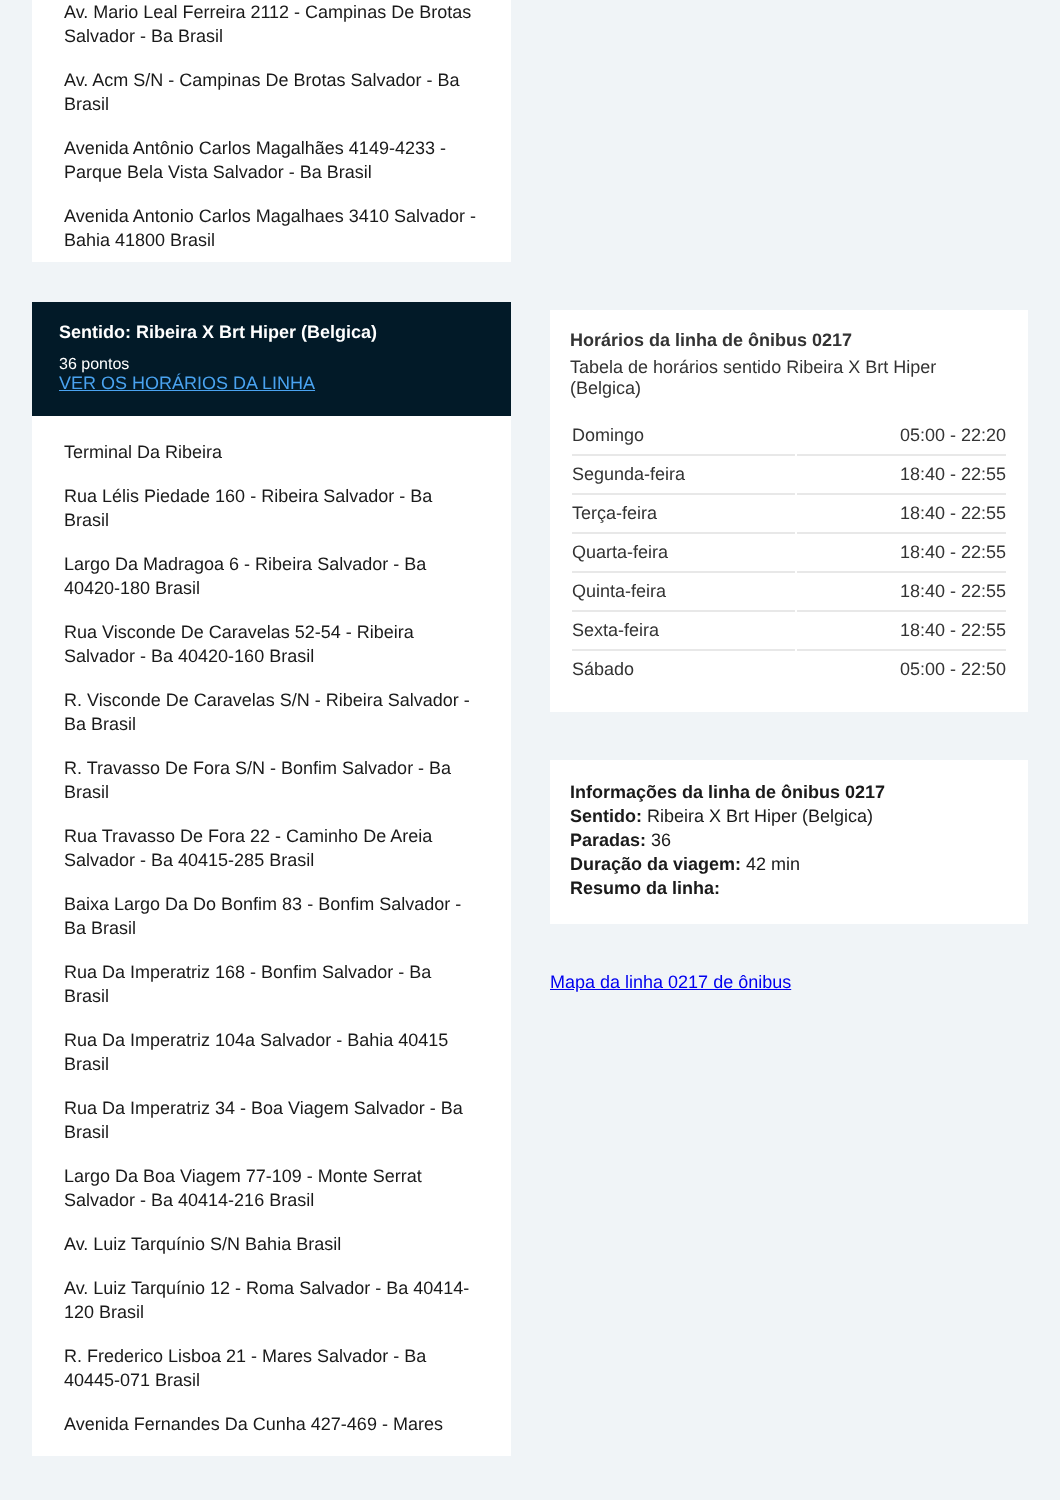Av. Mario Leal Ferreira 2112 - Campinas De Brotas Salvador - Ba Brasil
Av. Acm S/N - Campinas De Brotas Salvador - Ba Brasil
Avenida Antônio Carlos Magalhães 4149-4233 - Parque Bela Vista Salvador - Ba Brasil
Avenida Antonio Carlos Magalhaes 3410 Salvador - Bahia 41800 Brasil
Sentido: Ribeira X Brt Hiper (Belgica)
36 pontos
VER OS HORÁRIOS DA LINHA
Terminal Da Ribeira
Rua Lélis Piedade 160 - Ribeira Salvador - Ba Brasil
Largo Da Madragoa 6 - Ribeira Salvador - Ba 40420-180 Brasil
Rua Visconde De Caravelas 52-54 - Ribeira Salvador - Ba 40420-160 Brasil
R. Visconde De Caravelas S/N - Ribeira Salvador - Ba Brasil
R. Travasso De Fora S/N - Bonfim Salvador - Ba Brasil
Rua Travasso De Fora 22 - Caminho De Areia Salvador - Ba 40415-285 Brasil
Baixa Largo Da Do Bonfim 83 - Bonfim Salvador - Ba Brasil
Rua Da Imperatriz 168 - Bonfim Salvador - Ba Brasil
Rua Da Imperatriz 104a Salvador - Bahia 40415 Brasil
Rua Da Imperatriz 34 - Boa Viagem Salvador - Ba Brasil
Largo Da Boa Viagem 77-109 - Monte Serrat Salvador - Ba 40414-216 Brasil
Av. Luiz Tarquínio S/N Bahia Brasil
Av. Luiz Tarquínio 12 - Roma Salvador - Ba 40414-120 Brasil
R. Frederico Lisboa 21 - Mares Salvador - Ba 40445-071 Brasil
Avenida Fernandes Da Cunha 427-469 - Mares
Horários da linha de ônibus 0217
Tabela de horários sentido Ribeira X Brt Hiper (Belgica)
| Domingo | 05:00 - 22:20 |
| Segunda-feira | 18:40 - 22:55 |
| Terça-feira | 18:40 - 22:55 |
| Quarta-feira | 18:40 - 22:55 |
| Quinta-feira | 18:40 - 22:55 |
| Sexta-feira | 18:40 - 22:55 |
| Sábado | 05:00 - 22:50 |
Informações da linha de ônibus 0217
Sentido: Ribeira X Brt Hiper (Belgica)
Paradas: 36
Duração da viagem: 42 min
Resumo da linha:
Mapa da linha 0217 de ônibus